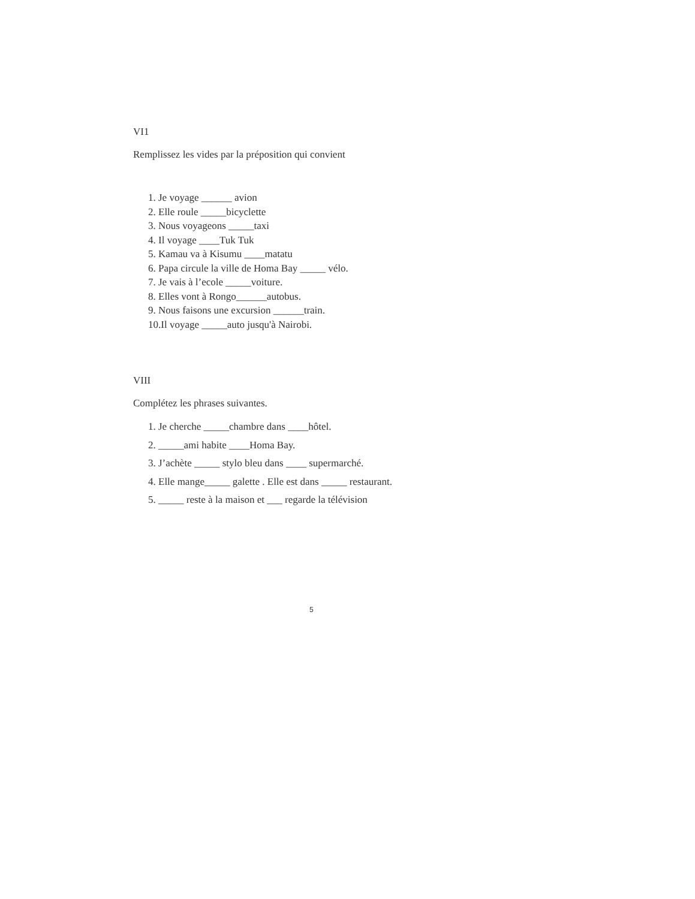VI1
Remplissez les vides par la préposition qui convient
1. Je voyage ______ avion
2. Elle roule _____bicyclette
3. Nous voyageons _____taxi
4. Il voyage ____Tuk Tuk
5. Kamau va à Kisumu ____matatu
6. Papa circule la ville de Homa Bay _____ vélo.
7. Je vais à l’ecole _____voiture.
8. Elles vont à Rongo______autobus.
9. Nous faisons une excursion ______train.
10.Il voyage _____auto jusqu'à Nairobi.
VIII
Complétez les phrases suivantes.
1. Je cherche _____chambre dans ____hôtel.
2. _____ami habite ____Homa Bay.
3. J’achète _____ stylo bleu dans ____ supermarché.
4. Elle mange_____ galette . Elle est dans _____ restaurant.
5. _____ reste à la maison et ___ regarde la télévision
5